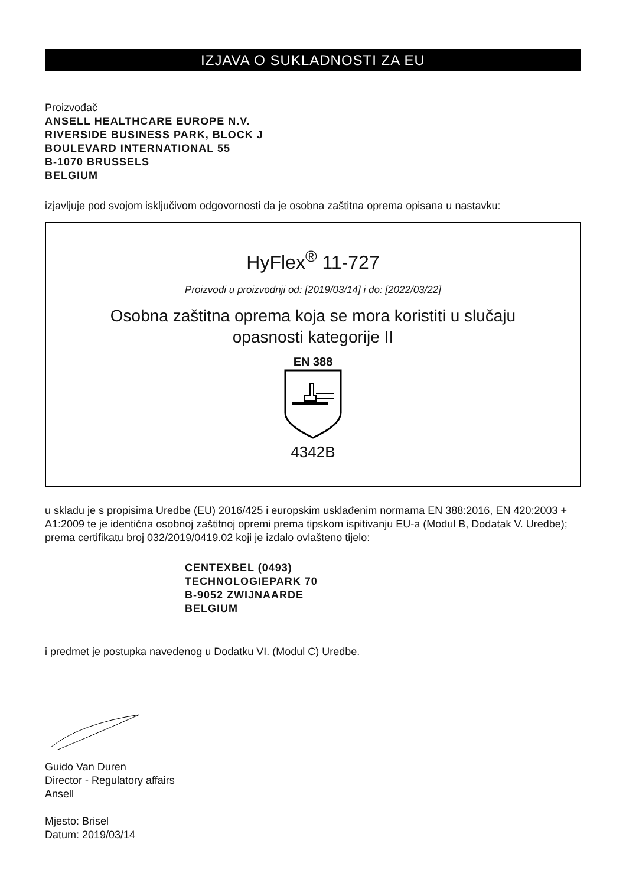IZJAVA O SUKLADNOSTI ZA EU
Proizvođač
ANSELL HEALTHCARE EUROPE N.V.
RIVERSIDE BUSINESS PARK, BLOCK J
BOULEVARD INTERNATIONAL 55
B-1070 BRUSSELS
BELGIUM
izjavljuje pod svojom isključivom odgovornosti da je osobna zaštitna oprema opisana u nastavku:
HyFlex<sup>®</sup> 11-727
Proizvodi u proizvodnji od: [2019/03/14] i do: [2022/03/22]
Osobna zaštitna oprema koja se mora koristiti u slučaju
opasnosti kategorije II
EN 388
4342B
u skladu je s propisima Uredbe (EU) 2016/425 i europskim usklađenim normama EN 388:2016, EN 420:2003 + A1:2009 te je identična osobnoj zaštitnoj opremi prema tipskom ispitivanju EU-a (Modul B, Dodatak V. Uredbe); prema certifikatu broj 032/2019/0419.02 koji je izdalo ovlašteno tijelo:
CENTEXBEL (0493)
TECHNOLOGIEPARK 70
B-9052 ZWIJNAARDE
BELGIUM
i predmet je postupka navedenog u Dodatku VI. (Modul C) Uredbe.
Guido Van Duren
Director - Regulatory affairs
Ansell
Mjesto: Brisel
Datum: 2019/03/14